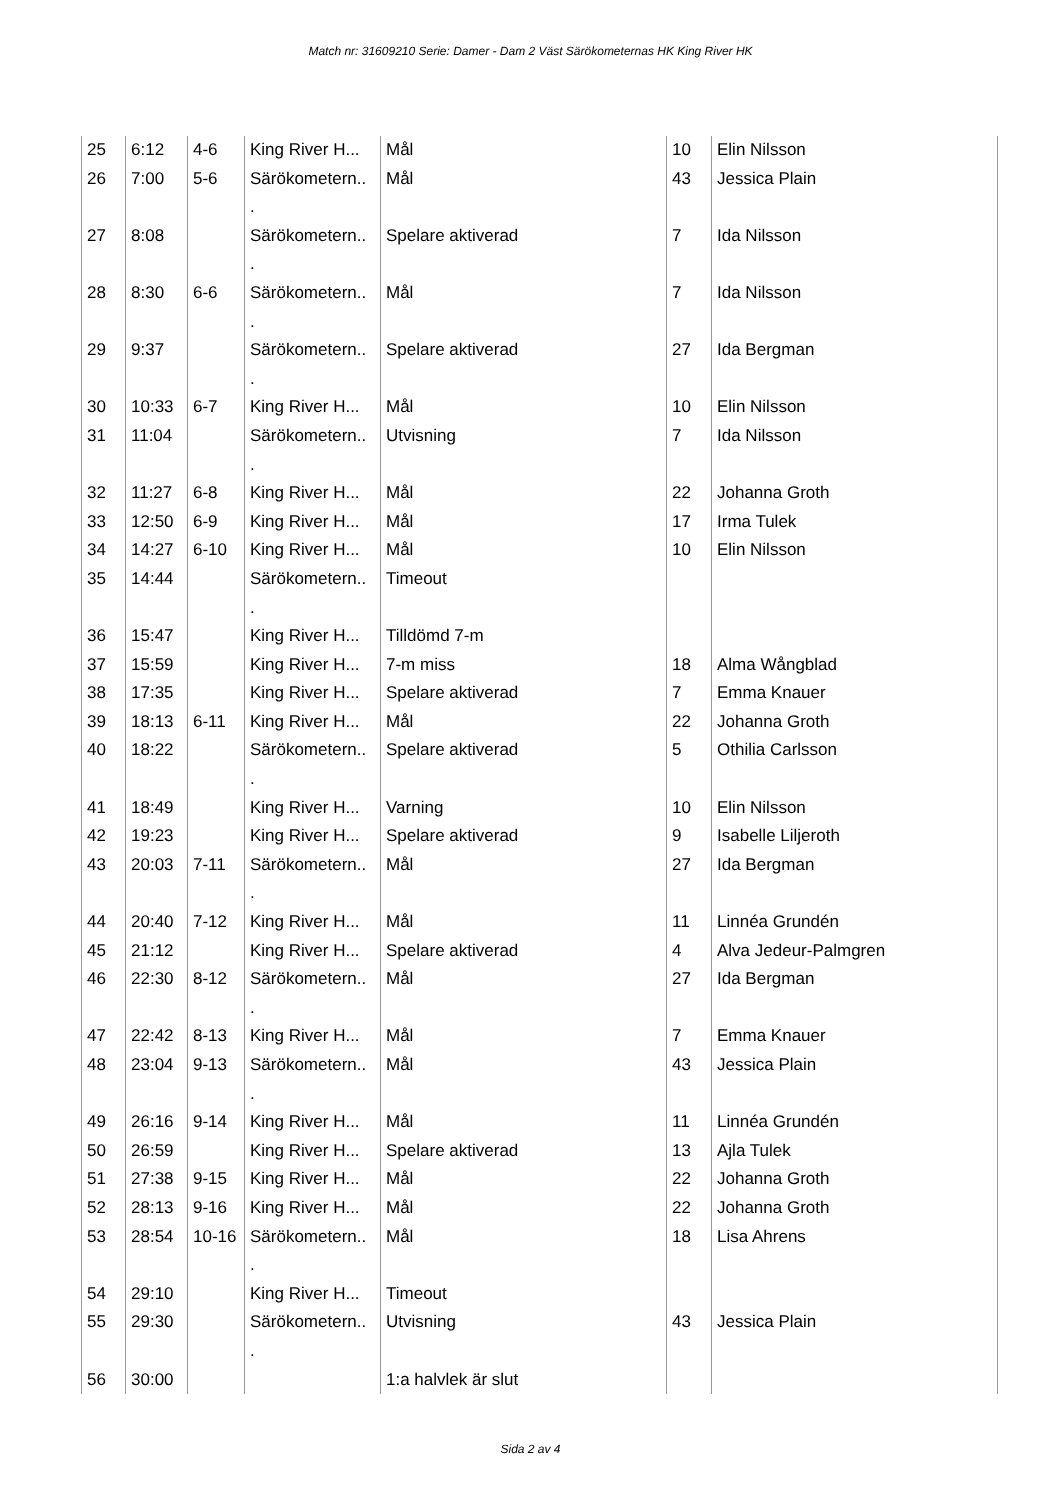Match nr: 31609210 Serie: Damer - Dam 2 Väst Särökometernas HK King River HK
| 25 | 6:12 | 4-6 | King River H... | Mål | 10 | Elin Nilsson |
| 26 | 7:00 | 5-6 | Särökometern.. . | Mål | 43 | Jessica Plain |
| 27 | 8:08 | | Särökometern.. . | Spelare aktiverad | 7 | Ida Nilsson |
| 28 | 8:30 | 6-6 | Särökometern.. . | Mål | 7 | Ida Nilsson |
| 29 | 9:37 | | Särökometern.. . | Spelare aktiverad | 27 | Ida Bergman |
| 30 | 10:33 | 6-7 | King River H... | Mål | 10 | Elin Nilsson |
| 31 | 11:04 | | Särökometern.. . | Utvisning | 7 | Ida Nilsson |
| 32 | 11:27 | 6-8 | King River H... | Mål | 22 | Johanna Groth |
| 33 | 12:50 | 6-9 | King River H... | Mål | 17 | Irma Tulek |
| 34 | 14:27 | 6-10 | King River H... | Mål | 10 | Elin Nilsson |
| 35 | 14:44 | | Särökometern.. . | Timeout | | |
| 36 | 15:47 | | King River H... | Tilldömd 7-m | | |
| 37 | 15:59 | | King River H... | 7-m miss | 18 | Alma Wångblad |
| 38 | 17:35 | | King River H... | Spelare aktiverad | 7 | Emma Knauer |
| 39 | 18:13 | 6-11 | King River H... | Mål | 22 | Johanna Groth |
| 40 | 18:22 | | Särökometern.. . | Spelare aktiverad | 5 | Othilia Carlsson |
| 41 | 18:49 | | King River H... | Varning | 10 | Elin Nilsson |
| 42 | 19:23 | | King River H... | Spelare aktiverad | 9 | Isabelle Liljeroth |
| 43 | 20:03 | 7-11 | Särökometern.. . | Mål | 27 | Ida Bergman |
| 44 | 20:40 | 7-12 | King River H... | Mål | 11 | Linnéa Grundén |
| 45 | 21:12 | | King River H... | Spelare aktiverad | 4 | Alva Jedeur-Palmgren |
| 46 | 22:30 | 8-12 | Särökometern.. . | Mål | 27 | Ida Bergman |
| 47 | 22:42 | 8-13 | King River H... | Mål | 7 | Emma Knauer |
| 48 | 23:04 | 9-13 | Särökometern.. . | Mål | 43 | Jessica Plain |
| 49 | 26:16 | 9-14 | King River H... | Mål | 11 | Linnéa Grundén |
| 50 | 26:59 | | King River H... | Spelare aktiverad | 13 | Ajla Tulek |
| 51 | 27:38 | 9-15 | King River H... | Mål | 22 | Johanna Groth |
| 52 | 28:13 | 9-16 | King River H... | Mål | 22 | Johanna Groth |
| 53 | 28:54 | 10-16 | Särökometern.. . | Mål | 18 | Lisa Ahrens |
| 54 | 29:10 | | King River H... | Timeout | | |
| 55 | 29:30 | | Särökometern.. . | Utvisning | 43 | Jessica Plain |
| 56 | 30:00 | | | 1:a halvlek är slut | | |
Sida 2 av 4